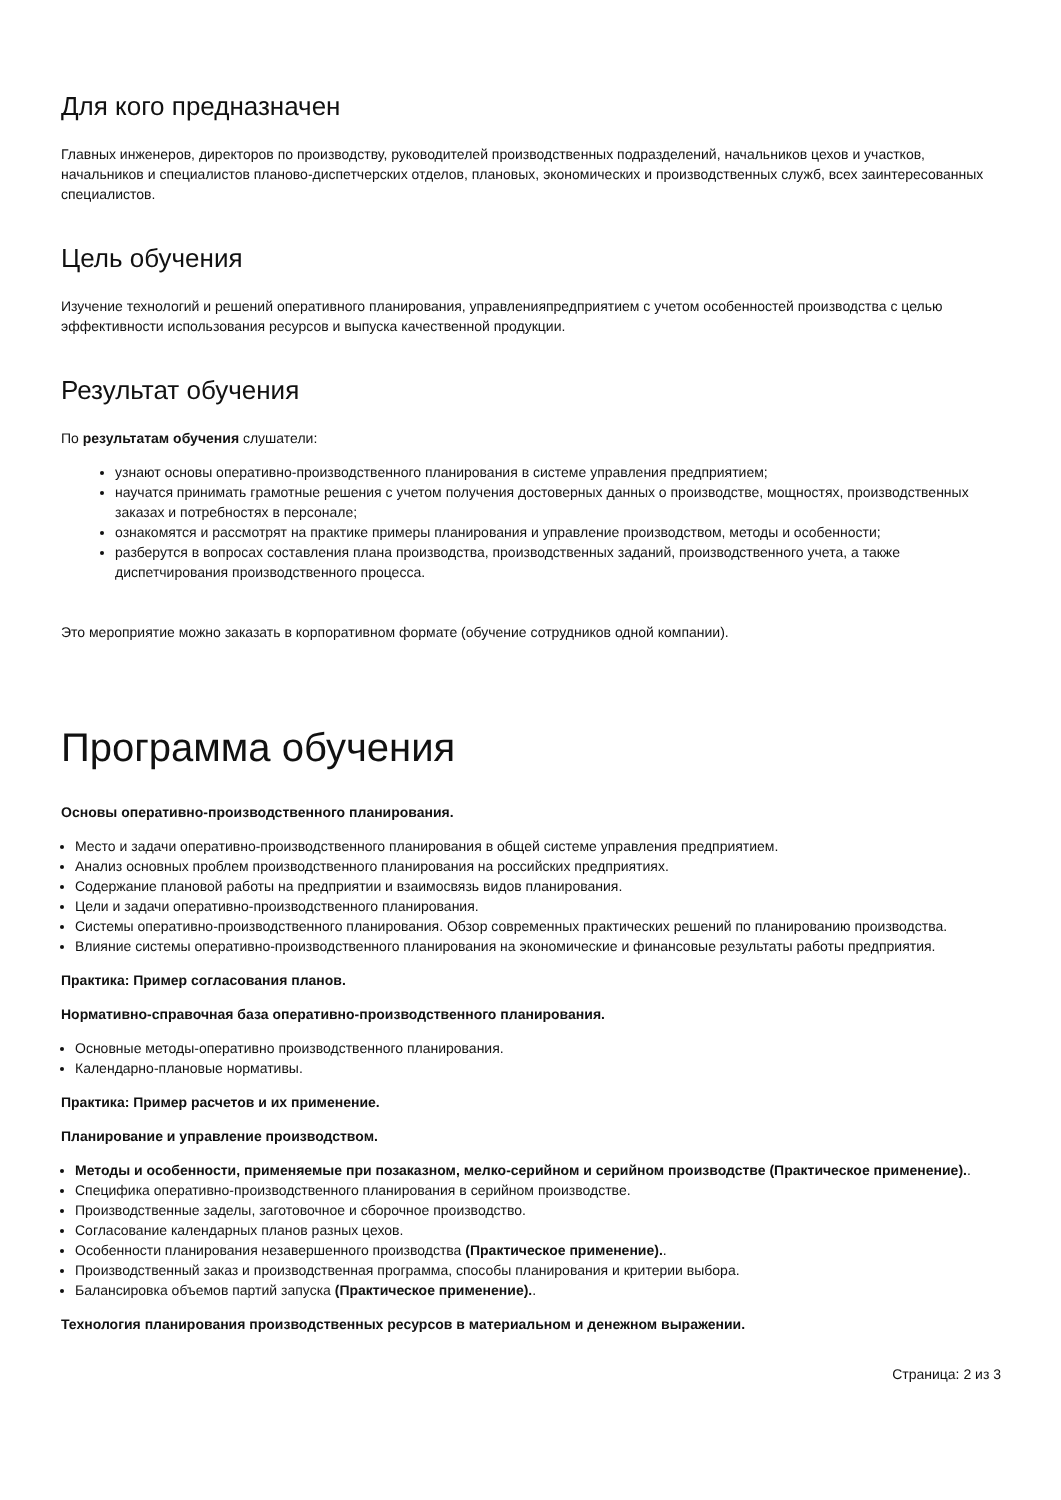Для кого предназначен
Главных инженеров, директоров по производству, руководителей производственных подразделений, начальников цехов и участков, начальников и специалистов планово-диспетчерских отделов, плановых, экономических и производственных служб, всех заинтересованных специалистов.
Цель обучения
Изучение технологий и решений оперативного планирования, управленияпредприятием с учетом особенностей производства с целью эффективности использования ресурсов и выпуска качественной продукции.
Результат обучения
По результатам обучения слушатели:
узнают основы оперативно-производственного планирования в системе управления предприятием;
научатся принимать грамотные решения с учетом получения достоверных данных о производстве, мощностях, производственных заказах и потребностях в персонале;
ознакомятся и рассмотрят на практике примеры планирования и управление производством, методы и особенности;
разберутся в вопросах составления плана производства, производственных заданий, производственного учета, а также диспетчирования производственного процесса.
Это мероприятие можно заказать в корпоративном формате (обучение сотрудников одной компании).
Программа обучения
Основы оперативно-производственного планирования.
Место и задачи оперативно-производственного планирования в общей системе управления предприятием.
Анализ основных проблем производственного планирования на российских предприятиях.
Содержание плановой работы на предприятии и взаимосвязь видов планирования.
Цели и задачи оперативно-производственного планирования.
Системы оперативно-производственного планирования. Обзор современных практических решений по планированию производства.
Влияние системы оперативно-производственного планирования на экономические и финансовые результаты работы предприятия.
Практика: Пример согласования планов.
Нормативно-справочная база оперативно-производственного планирования.
Основные методы-оперативно производственного планирования.
Календарно-плановые нормативы.
Практика: Пример расчетов и их применение.
Планирование и управление производством.
Методы и особенности, применяемые при позаказном, мелко-серийном и серийном производстве (Практическое применение)..
Специфика оперативно-производственного планирования в серийном производстве.
Производственные заделы, заготовочное и сборочное производство.
Согласование календарных планов разных цехов.
Особенности планирования незавершенного производства (Практическое применение)..
Производственный заказ и производственная программа, способы планирования и критерии выбора.
Балансировка объемов партий запуска (Практическое применение)..
Технология планирования производственных ресурсов в материальном и денежном выражении.
Страница: 2 из 3